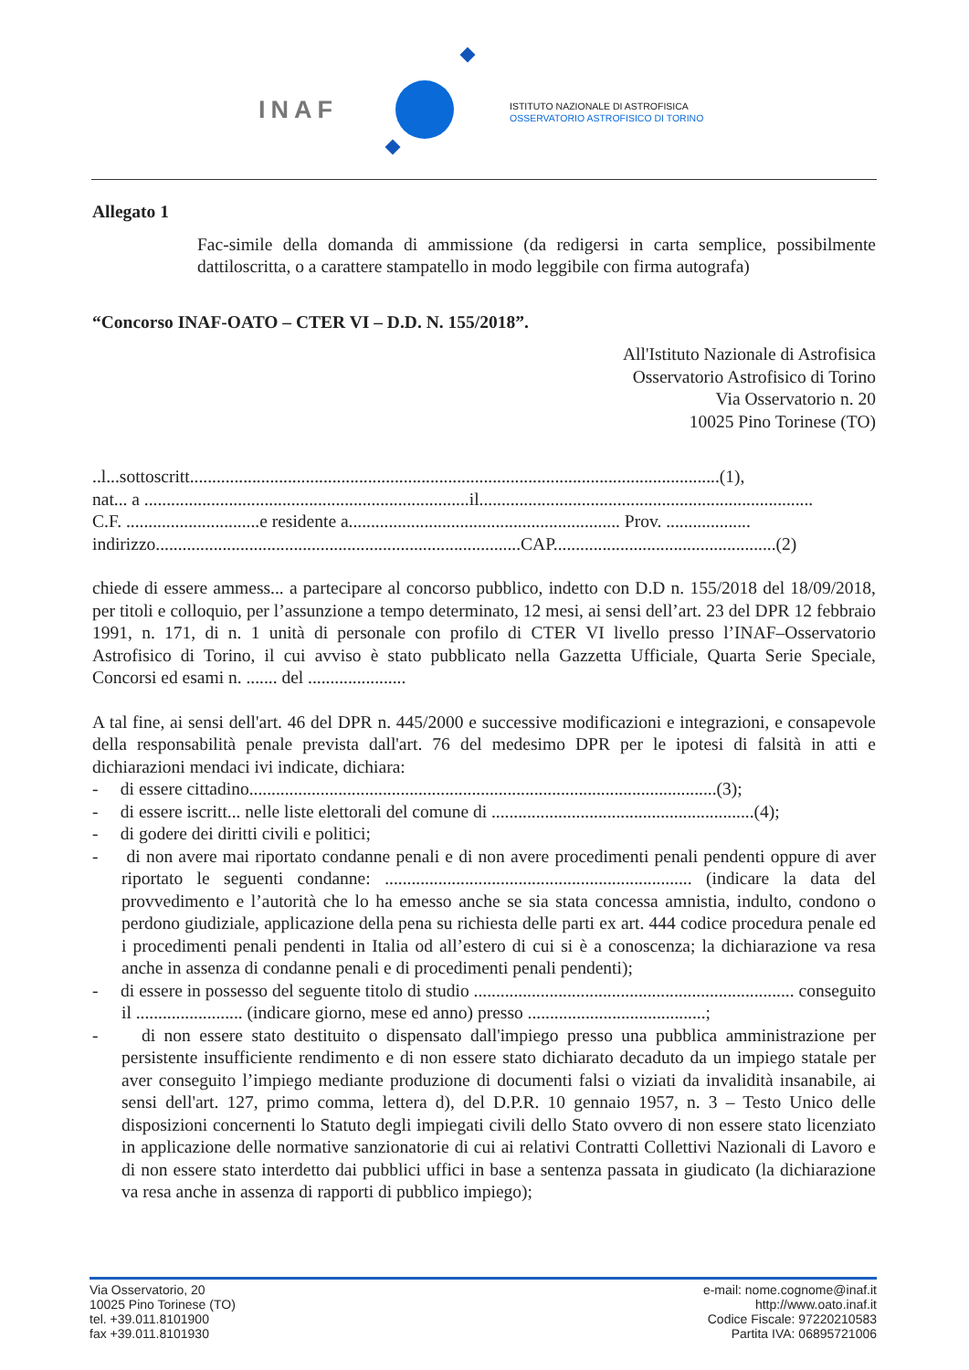INAF
ISTITUTO NAZIONALE DI ASTROFISICA
OSSERVATORIO ASTROFISICO DI TORINO
Allegato 1
Fac-simile della domanda di ammissione (da redigersi in carta semplice, possibilmente dattiloscritta, o a carattere stampatello in modo leggibile con firma autografa)
“Concorso INAF-OATO – CTER VI – D.D. N. 155/2018”.
All'Istituto Nazionale di Astrofisica
Osservatorio Astrofisico di Torino
Via Osservatorio n. 20
10025 Pino Torinese (TO)
..l...sottoscritt.......................................................................................................................(1),
nat... a .........................................................................il...........................................................................
C.F. ..............................e residente a............................................................. Prov. ...................
indirizzo..................................................................................CAP..................................................(2)
chiede di essere ammess... a partecipare al concorso pubblico, indetto con D.D n. 155/2018 del 18/09/2018, per titoli e colloquio, per l’assunzione a tempo determinato, 12 mesi, ai sensi dell’art. 23 del DPR 12 febbraio 1991, n. 171, di n. 1 unità di personale con profilo di CTER VI livello presso l’INAF–Osservatorio Astrofisico di Torino, il cui avviso è stato pubblicato nella Gazzetta Ufficiale, Quarta Serie Speciale, Concorsi ed esami n. ....... del ......................
A tal fine, ai sensi dell'art. 46 del DPR n. 445/2000 e successive modificazioni e integrazioni, e consapevole della responsabilità penale prevista dall'art. 76 del medesimo DPR per le ipotesi di falsità in atti e dichiarazioni mendaci ivi indicate, dichiara:
- di essere cittadino.........................................................................................................(3);
- di essere iscritt... nelle liste elettorali del comune di ...........................................................(4);
- di godere dei diritti civili e politici;
- di non avere mai riportato condanne penali e di non avere procedimenti penali pendenti oppure di aver riportato le seguenti condanne: ..................................................................... (indicare la data del provvedimento e l’autorità che lo ha emesso anche se sia stata concessa amnistia, indulto, condono o perdono giudiziale, applicazione della pena su richiesta delle parti ex art. 444 codice procedura penale ed i procedimenti penali pendenti in Italia od all’estero di cui si è a conoscenza; la dichiarazione va resa anche in assenza di condanne penali e di procedimenti penali pendenti);
- di essere in possesso del seguente titolo di studio ........................................................................ conseguito il ........................ (indicare giorno, mese ed anno) presso ........................................;
- di non essere stato destituito o dispensato dall'impiego presso una pubblica amministrazione per persistente insufficiente rendimento e di non essere stato dichiarato decaduto da un impiego statale per aver conseguito l’impiego mediante produzione di documenti falsi o viziati da invalidità insanabile, ai sensi dell'art. 127, primo comma, lettera d), del D.P.R. 10 gennaio 1957, n. 3 – Testo Unico delle disposizioni concernenti lo Statuto degli impiegati civili dello Stato ovvero di non essere stato licenziato in applicazione delle normative sanzionatorie di cui ai relativi Contratti Collettivi Nazionali di Lavoro e di non essere stato interdetto dai pubblici uffici in base a sentenza passata in giudicato (la dichiarazione va resa anche in assenza di rapporti di pubblico impiego);
Via Osservatorio, 20
10025 Pino Torinese (TO)
tel. +39.011.8101900
fax +39.011.8101930
e-mail: nome.cognome@inaf.it
http://www.oato.inaf.it
Codice Fiscale: 97220210583
Partita IVA: 06895721006